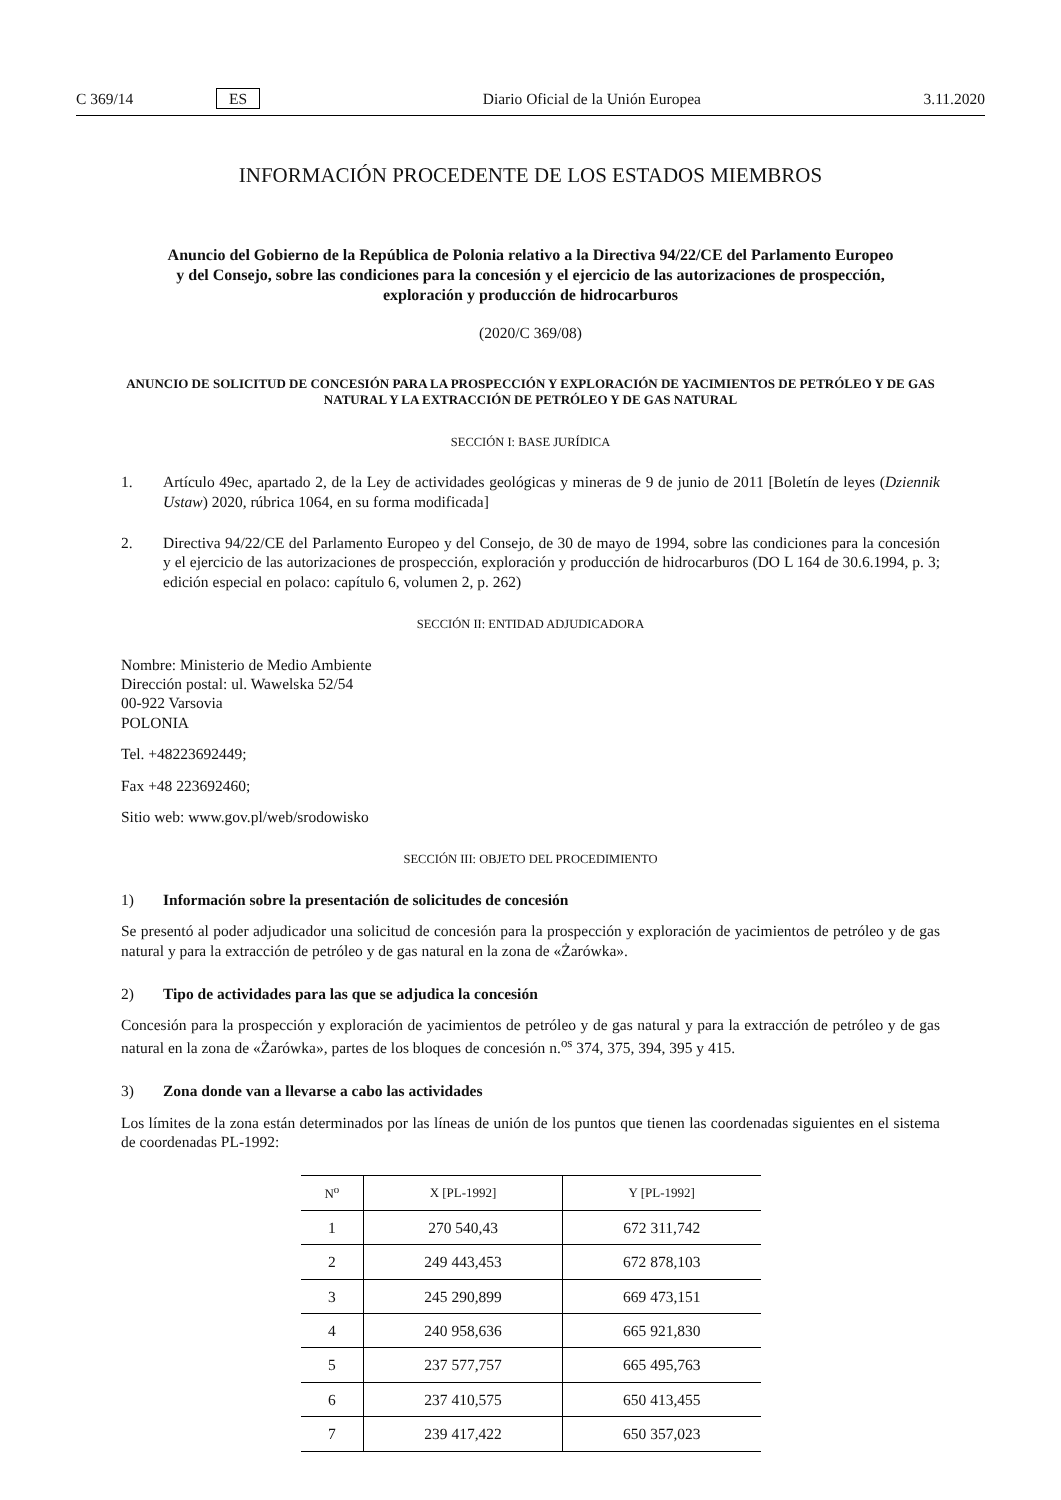C 369/14 ES Diario Oficial de la Unión Europea 3.11.2020
INFORMACIÓN PROCEDENTE DE LOS ESTADOS MIEMBROS
Anuncio del Gobierno de la República de Polonia relativo a la Directiva 94/22/CE del Parlamento Europeo y del Consejo, sobre las condiciones para la concesión y el ejercicio de las autorizaciones de prospección, exploración y producción de hidrocarburos
(2020/C 369/08)
ANUNCIO DE SOLICITUD DE CONCESIÓN PARA LA PROSPECCIÓN Y EXPLORACIÓN DE YACIMIENTOS DE PETRÓLEO Y DE GAS NATURAL Y LA EXTRACCIÓN DE PETRÓLEO Y DE GAS NATURAL
SECCIÓN I: BASE JURÍDICA
1. Artículo 49ec, apartado 2, de la Ley de actividades geológicas y mineras de 9 de junio de 2011 [Boletín de leyes (Dziennik Ustaw) 2020, rúbrica 1064, en su forma modificada]
2. Directiva 94/22/CE del Parlamento Europeo y del Consejo, de 30 de mayo de 1994, sobre las condiciones para la concesión y el ejercicio de las autorizaciones de prospección, exploración y producción de hidrocarburos (DO L 164 de 30.6.1994, p. 3; edición especial en polaco: capítulo 6, volumen 2, p. 262)
SECCIÓN II: ENTIDAD ADJUDICADORA
Nombre: Ministerio de Medio Ambiente
Dirección postal: ul. Wawelska 52/54
00-922 Varsovia
POLONIA
Tel. +48223692449;
Fax +48 223692460;
Sitio web: www.gov.pl/web/srodowisko
SECCIÓN III: OBJETO DEL PROCEDIMIENTO
1) Información sobre la presentación de solicitudes de concesión
Se presentó al poder adjudicador una solicitud de concesión para la prospección y exploración de yacimientos de petróleo y de gas natural y para la extracción de petróleo y de gas natural en la zona de «Żarówka».
2) Tipo de actividades para las que se adjudica la concesión
Concesión para la prospección y exploración de yacimientos de petróleo y de gas natural y para la extracción de petróleo y de gas natural en la zona de «Żarówka», partes de los bloques de concesión n.<sup>os</sup> 374, 375, 394, 395 y 415.
3) Zona donde van a llevarse a cabo las actividades
Los límites de la zona están determinados por las líneas de unión de los puntos que tienen las coordenadas siguientes en el sistema de coordenadas PL-1992:
| N<sup>o</sup> | X [PL-1992] | Y [PL-1992] |
| --- | --- | --- |
| 1 | 270 540,43 | 672 311,742 |
| 2 | 249 443,453 | 672 878,103 |
| 3 | 245 290,899 | 669 473,151 |
| 4 | 240 958,636 | 665 921,830 |
| 5 | 237 577,757 | 665 495,763 |
| 6 | 237 410,575 | 650 413,455 |
| 7 | 239 417,422 | 650 357,023 |